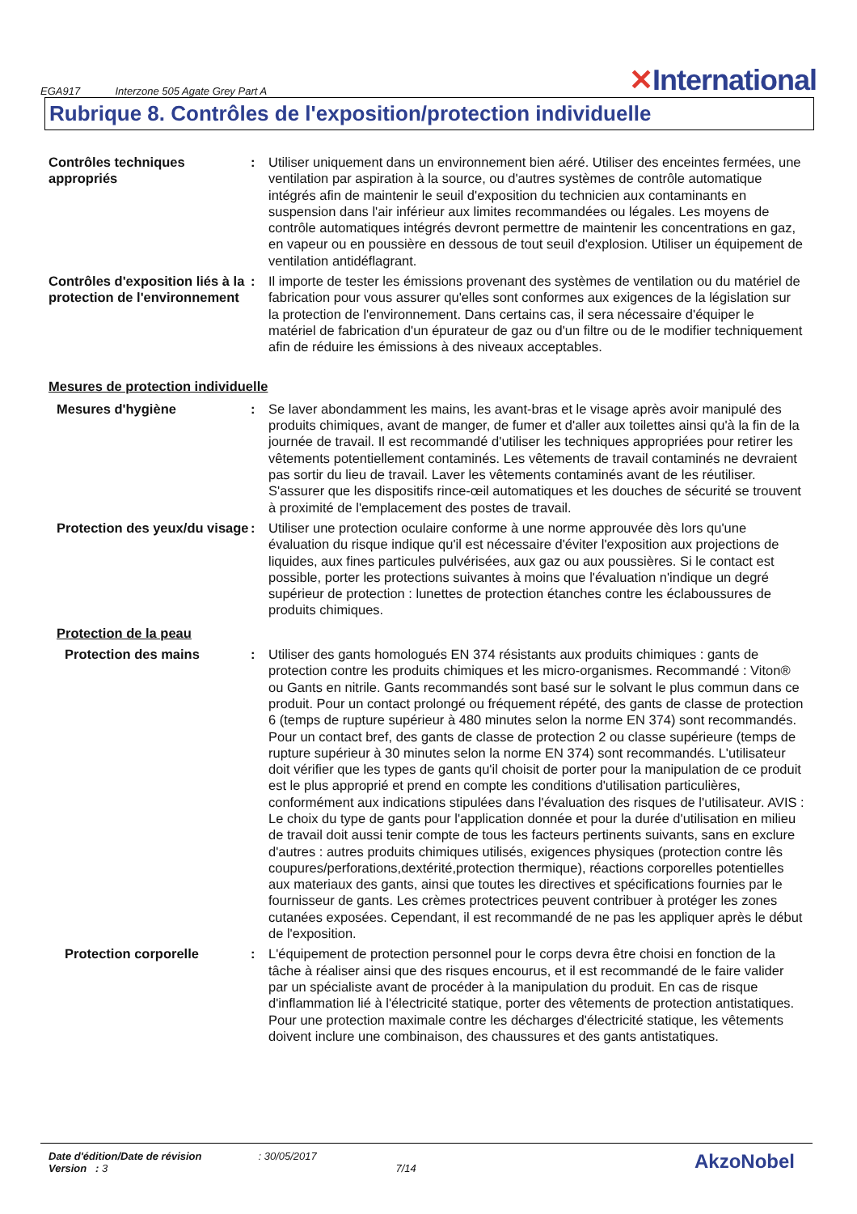EGA917 Interzone 505 Agate Grey Part A
✕International
Rubrique 8. Contrôles de l'exposition/protection individuelle
Contrôles techniques appropriés
: Utiliser uniquement dans un environnement bien aéré. Utiliser des enceintes fermées, une ventilation par aspiration à la source, ou d'autres systèmes de contrôle automatique intégrés afin de maintenir le seuil d'exposition du technicien aux contaminants en suspension dans l'air inférieur aux limites recommandées ou légales. Les moyens de contrôle automatiques intégrés devront permettre de maintenir les concentrations en gaz, en vapeur ou en poussière en dessous de tout seuil d'explosion. Utiliser un équipement de ventilation antidéflagrant.
Contrôles d'exposition liés à la protection de l'environnement
: Il importe de tester les émissions provenant des systèmes de ventilation ou du matériel de fabrication pour vous assurer qu'elles sont conformes aux exigences de la législation sur la protection de l'environnement. Dans certains cas, il sera nécessaire d'équiper le matériel de fabrication d'un épurateur de gaz ou d'un filtre ou de le modifier techniquement afin de réduire les émissions à des niveaux acceptables.
Mesures de protection individuelle
Mesures d'hygiène : Se laver abondamment les mains, les avant-bras et le visage après avoir manipulé des produits chimiques, avant de manger, de fumer et d'aller aux toilettes ainsi qu'à la fin de la journée de travail. Il est recommandé d'utiliser les techniques appropriées pour retirer les vêtements potentiellement contaminés. Les vêtements de travail contaminés ne devraient pas sortir du lieu de travail. Laver les vêtements contaminés avant de les réutiliser. S'assurer que les dispositifs rince-œil automatiques et les douches de sécurité se trouvent à proximité de l'emplacement des postes de travail.
Protection des yeux/du visage
: Utiliser une protection oculaire conforme à une norme approuvée dès lors qu'une évaluation du risque indique qu'il est nécessaire d'éviter l'exposition aux projections de liquides, aux fines particules pulvérisées, aux gaz ou aux poussières. Si le contact est possible, porter les protections suivantes à moins que l'évaluation n'indique un degré supérieur de protection : lunettes de protection étanches contre les éclaboussures de produits chimiques.
Protection de la peau
Protection des mains : Utiliser des gants homologués EN 374 résistants aux produits chimiques : gants de protection contre les produits chimiques et les micro-organismes. Recommandé : Viton® ou Gants en nitrile. Gants recommandés sont basé sur le solvant le plus commun dans ce produit. Pour un contact prolongé ou fréquement répété, des gants de classe de protection 6 (temps de rupture supérieur à 480 minutes selon la norme EN 374) sont recommandés. Pour un contact bref, des gants de classe de protection 2 ou classe supérieure (temps de rupture supérieur à 30 minutes selon la norme EN 374) sont recommandés. L'utilisateur doit vérifier que les types de gants qu'il choisit de porter pour la manipulation de ce produit est le plus approprié et prend en compte les conditions d'utilisation particulières, conformément aux indications stipulées dans l'évaluation des risques de l'utilisateur. AVIS : Le choix du type de gants pour l'application donnée et pour la durée d'utilisation en milieu de travail doit aussi tenir compte de tous les facteurs pertinents suivants, sans en exclure d'autres : autres produits chimiques utilisés, exigences physiques (protection contre lês coupures/perforations,dextérité,protection thermique), réactions corporelles potentielles aux materiaux des gants, ainsi que toutes les directives et spécifications fournies par le fournisseur de gants. Les crèmes protectrices peuvent contribuer à protéger les zones cutanées exposées. Cependant, il est recommandé de ne pas les appliquer après le début de l'exposition.
Protection corporelle : L'équipement de protection personnel pour le corps devra être choisi en fonction de la tâche à réaliser ainsi que des risques encourus, et il est recommandé de le faire valider par un spécialiste avant de procéder à la manipulation du produit. En cas de risque d'inflammation lié à l'électricité statique, porter des vêtements de protection antistatiques. Pour une protection maximale contre les décharges d'électricité statique, les vêtements doivent inclure une combinaison, des chaussures et des gants antistatiques.
Date d'édition/Date de révision
Version : 3
: 30/05/2017
7/14
AkzoNobel